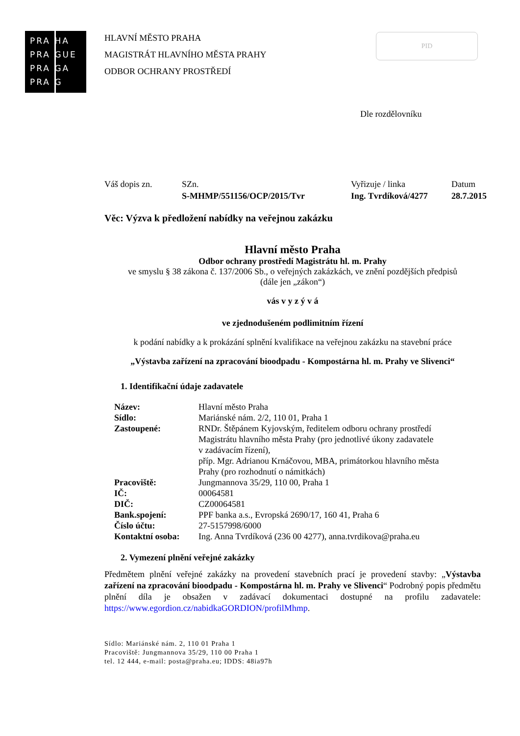PRA HA
PRA GUE
PRA GA
PRA G
HLAVNÍ MĚSTO PRAHA
MAGISTRÁT HLAVNÍHO MĚSTA PRAHY
ODBOR OCHRANY PROSTŘEDÍ
PID
Dle rozdělovníku
| Váš dopis zn. | SZn. S-MHMP/551156/OCP/2015/Tvr | Vyřizuje / linka Ing. Tvrdíková/4277 | Datum 28.7.2015 |
Věc: Výzva k předložení nabídky na veřejnou zakázku
Hlavní město Praha
Odbor ochrany prostředí Magistrátu hl. m. Prahy
ve smyslu § 38 zákona č. 137/2006 Sb., o veřejných zakázkách, ve znění pozdějších předpisů
(dále jen „zákon“)
vás v y z ý v á
ve zjednodušeném podlimitním řízení
k podání nabídky a k prokázání splnění kvalifikace na veřejnou zakázku na stavební práce
„Výstavba zařízení na zpracování bioodpadu - Kompostárna hl. m. Prahy ve Slivenci“
1. Identifikační údaje zadavatele
| Název: | Hlavní město Praha |
| Sídlo: | Mariánské nám. 2/2, 110 01, Praha 1 |
| Zastoupené: | RNDr. Štěpánem Kyjovským, ředitelem odboru ochrany prostředí Magistrátu hlavního města Prahy (pro jednotlivé úkony zadavatele v zadávacím řízení), příp. Mgr. Adrianou Krnáčovou, MBA, primátorkou hlavního města Prahy (pro rozhodnutí o námitkách) |
| Pracoviště: | Jungmannova 35/29, 110 00, Praha 1 |
| IČ: | 00064581 |
| DIČ: | CZ00064581 |
| Bank.spojení: | PPF banka a.s., Evropská 2690/17, 160 41, Praha 6 |
| Číslo účtu: | 27-5157998/6000 |
| Kontaktní osoba: | Ing. Anna Tvrdíková (236 00 4277), anna.tvrdikova@praha.eu |
2. Vymezení plnění veřejné zakázky
Předmětem plnění veřejné zakázky na provedení stavebních prací je provedení stavby: „Výstavba zařízení na zpracování bioodpadu - Kompostárna hl. m. Prahy ve Slivenci“ Podrobný popis předmětu plnění díla je obsažen v zadávací dokumentaci dostupné na profilu zadavatele: https://www.egordion.cz/nabidkaGORDION/profilMhmp.
Sídlo: Mariánské nám. 2, 110 01 Praha 1
Pracoviště: Jungmannova 35/29, 110 00 Praha 1
tel. 12 444, e-mail: posta@praha.eu; IDDS: 48ia97h